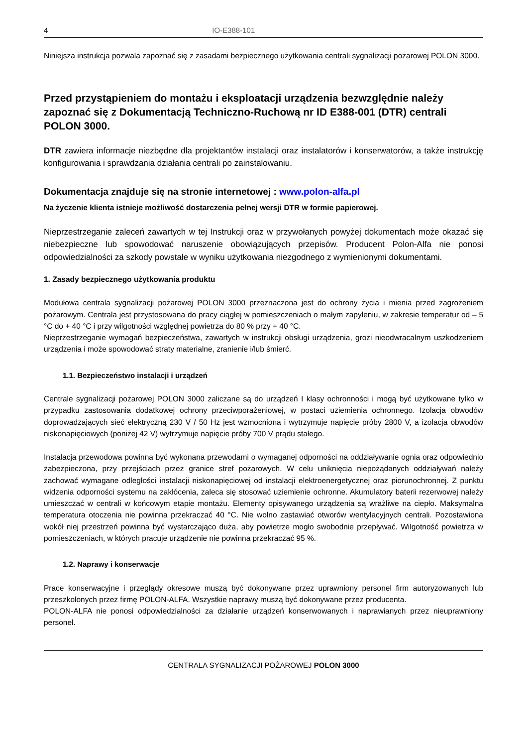4 IO-E388-101
Niniejsza instrukcja pozwala zapoznać się z zasadami bezpiecznego użytkowania centrali sygnalizacji pożarowej POLON 3000.
Przed przystąpieniem do montażu i eksploatacji urządzenia bezwzględnie należy zapoznać się z Dokumentacją Techniczno-Ruchową nr ID E388-001 (DTR) centrali POLON 3000.
DTR zawiera informacje niezbędne dla projektantów instalacji oraz instalatorów i konserwatorów, a także instrukcję konfigurowania i sprawdzania działania centrali po zainstalowaniu.
Dokumentacja znajduje się na stronie internetowej : www.polon-alfa.pl
Na życzenie klienta istnieje możliwość dostarczenia pełnej wersji DTR w formie papierowej.
Nieprzestrzeganie zaleceń zawartych w tej Instrukcji oraz w przywołanych powyżej dokumentach może okazać się niebezpieczne lub spowodować naruszenie obowiązujących przepisów. Producent Polon-Alfa nie ponosi odpowiedzialności za szkody powstałe w wyniku użytkowania niezgodnego z wymienionymi dokumentami.
1. Zasady bezpiecznego użytkowania produktu
Modułowa centrala sygnalizacji pożarowej POLON 3000 przeznaczona jest do ochrony życia i mienia przed zagrożeniem pożarowym. Centrala jest przystosowana do pracy ciągłej w pomieszczeniach o małym zapyleniu, w zakresie temperatur od – 5 °C do + 40 °C i przy wilgotności względnej powietrza do 80 % przy + 40 °C.
Nieprzestrzeganie wymagań bezpieczeństwa, zawartych w instrukcji obsługi urządzenia, grozi nieodwracalnym uszkodzeniem urządzenia i może spowodować straty materialne, zranienie i/lub śmierć.
1.1. Bezpieczeństwo instalacji i urządzeń
Centrale sygnalizacji pożarowej POLON 3000 zaliczane są do urządzeń I klasy ochronności i mogą być użytkowane tylko w przypadku zastosowania dodatkowej ochrony przeciwporażeniowej, w postaci uziemienia ochronnego. Izolacja obwodów doprowadzających sieć elektryczną 230 V / 50 Hz jest wzmocniona i wytrzymuje napięcie próby 2800 V, a izolacja obwodów niskonapięciowych (poniżej 42 V) wytrzymuje napięcie próby 700 V prądu stałego.
Instalacja przewodowa powinna być wykonana przewodami o wymaganej odporności na oddziaływanie ognia oraz odpowiednio zabezpieczona, przy przejściach przez granice stref pożarowych. W celu uniknięcia niepożądanych oddziaływań należy zachować wymagane odległości instalacji niskonapięciowej od instalacji elektroenergetycznej oraz piorunochronnej. Z punktu widzenia odporności systemu na zakłócenia, zaleca się stosować uziemienie ochronne. Akumulatory baterii rezerwowej należy umieszczać w centrali w końcowym etapie montażu. Elementy opisywanego urządzenia są wrażliwe na ciepło. Maksymalna temperatura otoczenia nie powinna przekraczać 40 °C. Nie wolno zastawiać otworów wentylacyjnych centrali. Pozostawiona wokół niej przestrzeń powinna być wystarczająco duża, aby powietrze mogło swobodnie przepływać. Wilgotność powietrza w pomieszczeniach, w których pracuje urządzenie nie powinna przekraczać 95 %.
1.2. Naprawy i konserwacje
Prace konserwacyjne i przeglądy okresowe muszą być dokonywane przez uprawniony personel firm autoryzowanych lub przeszkolonych przez firmę POLON-ALFA. Wszystkie naprawy muszą być dokonywane przez producenta.
POLON-ALFA nie ponosi odpowiedzialności za działanie urządzeń konserwowanych i naprawianych przez nieuprawniony personel.
CENTRALA SYGNALIZACJI POŻAROWEJ POLON 3000